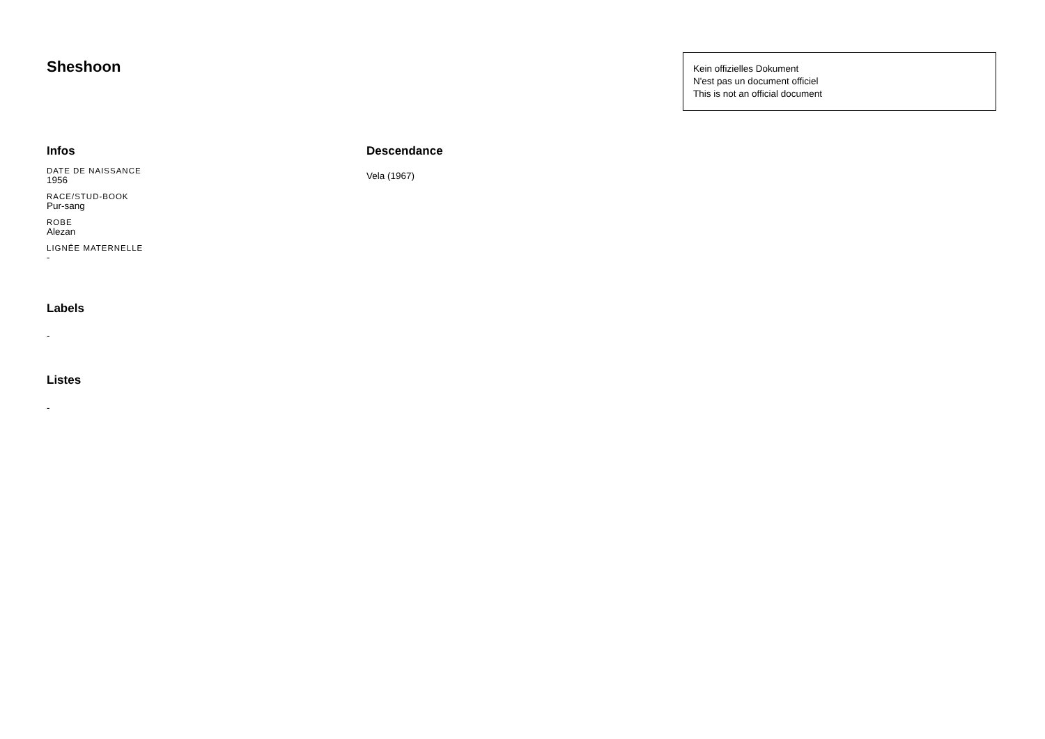Sheshoon
Kein offizielles Dokument
N'est pas un document officiel
This is not an official document
Infos
DATE DE NAISSANCE
1956
RACE/STUD-BOOK
Pur-sang
ROBE
Alezan
LIGNÉE MATERNELLE
-
Labels
-
Listes
-
Descendance
Vela (1967)